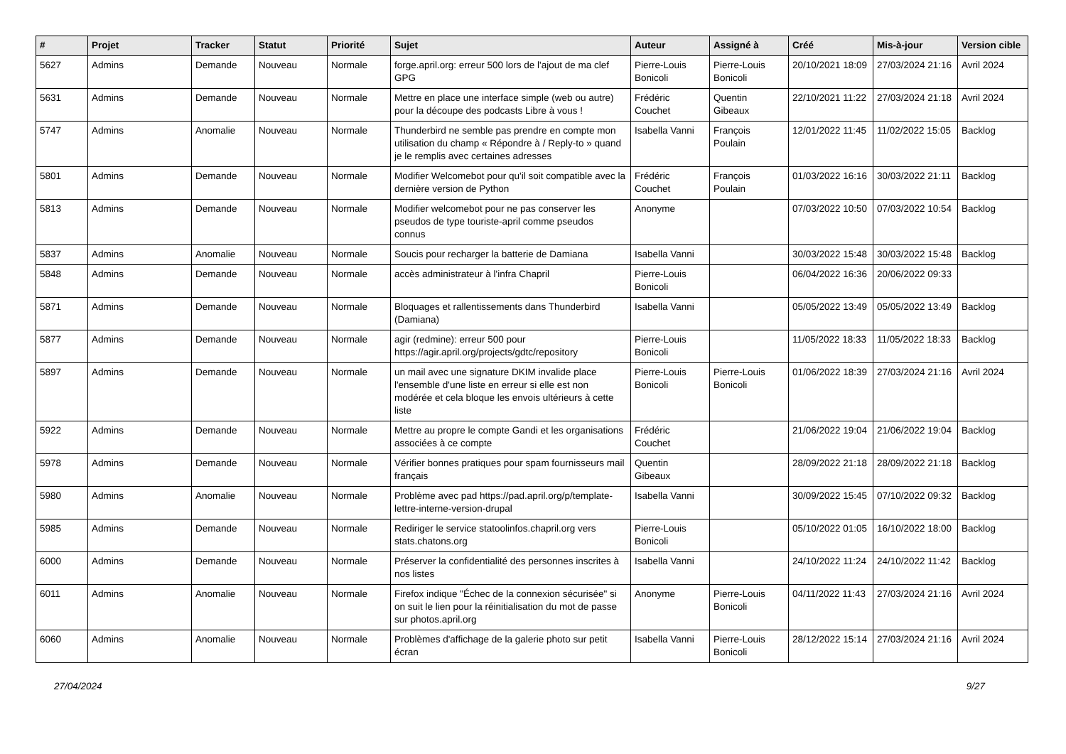| # | Projet | Tracker | Statut | Priorité | Sujet | Auteur | Assigné à | Créé | Mis-à-jour | Version cible |
| --- | --- | --- | --- | --- | --- | --- | --- | --- | --- | --- |
| 5627 | Admins | Demande | Nouveau | Normale | forge.april.org: erreur 500 lors de l'ajout de ma clef GPG | Pierre-Louis Bonicoli | Pierre-Louis Bonicoli | 20/10/2021 18:09 | 27/03/2024 21:16 | Avril 2024 |
| 5631 | Admins | Demande | Nouveau | Normale | Mettre en place une interface simple (web ou autre) pour la découpe des podcasts Libre à vous ! | Frédéric Couchet | Quentin Gibeaux | 22/10/2021 11:22 | 27/03/2024 21:18 | Avril 2024 |
| 5747 | Admins | Anomalie | Nouveau | Normale | Thunderbird ne semble pas prendre en compte mon utilisation du champ « Répondre à / Reply-to » quand je le remplis avec certaines adresses | Isabella Vanni | François Poulain | 12/01/2022 11:45 | 11/02/2022 15:05 | Backlog |
| 5801 | Admins | Demande | Nouveau | Normale | Modifier Welcomebot pour qu'il soit compatible avec la dernière version de Python | Frédéric Couchet | François Poulain | 01/03/2022 16:16 | 30/03/2022 21:11 | Backlog |
| 5813 | Admins | Demande | Nouveau | Normale | Modifier welcomebot pour ne pas conserver les pseudos de type touriste-april comme pseudos connus | Anonyme | | 07/03/2022 10:50 | 07/03/2022 10:54 | Backlog |
| 5837 | Admins | Anomalie | Nouveau | Normale | Soucis pour recharger la batterie de Damiana | Isabella Vanni | | 30/03/2022 15:48 | 30/03/2022 15:48 | Backlog |
| 5848 | Admins | Demande | Nouveau | Normale | accès administrateur à l'infra Chapril | Pierre-Louis Bonicoli | | 06/04/2022 16:36 | 20/06/2022 09:33 | |
| 5871 | Admins | Demande | Nouveau | Normale | Bloquages et rallentissements dans Thunderbird (Damiana) | Isabella Vanni | | 05/05/2022 13:49 | 05/05/2022 13:49 | Backlog |
| 5877 | Admins | Demande | Nouveau | Normale | agir (redmine): erreur 500 pour https://agir.april.org/projects/gdtc/repository | Pierre-Louis Bonicoli | | 11/05/2022 18:33 | 11/05/2022 18:33 | Backlog |
| 5897 | Admins | Demande | Nouveau | Normale | un mail avec une signature DKIM invalide place l'ensemble d'une liste en erreur si elle est non modérée et cela bloque les envois ultérieurs à cette liste | Pierre-Louis Bonicoli | Pierre-Louis Bonicoli | 01/06/2022 18:39 | 27/03/2024 21:16 | Avril 2024 |
| 5922 | Admins | Demande | Nouveau | Normale | Mettre au propre le compte Gandi et les organisations associées à ce compte | Frédéric Couchet | | 21/06/2022 19:04 | 21/06/2022 19:04 | Backlog |
| 5978 | Admins | Demande | Nouveau | Normale | Vérifier bonnes pratiques pour spam fournisseurs mail français | Quentin Gibeaux | | 28/09/2022 21:18 | 28/09/2022 21:18 | Backlog |
| 5980 | Admins | Anomalie | Nouveau | Normale | Problème avec pad https://pad.april.org/p/template-lettre-interne-version-drupal | Isabella Vanni | | 30/09/2022 15:45 | 07/10/2022 09:32 | Backlog |
| 5985 | Admins | Demande | Nouveau | Normale | Rediriger le service statoolinfos.chapril.org vers stats.chatons.org | Pierre-Louis Bonicoli | | 05/10/2022 01:05 | 16/10/2022 18:00 | Backlog |
| 6000 | Admins | Demande | Nouveau | Normale | Préserver la confidentialité des personnes inscrites à nos listes | Isabella Vanni | | 24/10/2022 11:24 | 24/10/2022 11:42 | Backlog |
| 6011 | Admins | Anomalie | Nouveau | Normale | Firefox indique "Échec de la connexion sécurisée" si on suit le lien pour la réinitialisation du mot de passe sur photos.april.org | Anonyme | Pierre-Louis Bonicoli | 04/11/2022 11:43 | 27/03/2024 21:16 | Avril 2024 |
| 6060 | Admins | Anomalie | Nouveau | Normale | Problèmes d'affichage de la galerie photo sur petit écran | Isabella Vanni | Pierre-Louis Bonicoli | 28/12/2022 15:14 | 27/03/2024 21:16 | Avril 2024 |
27/04/2024 9/27